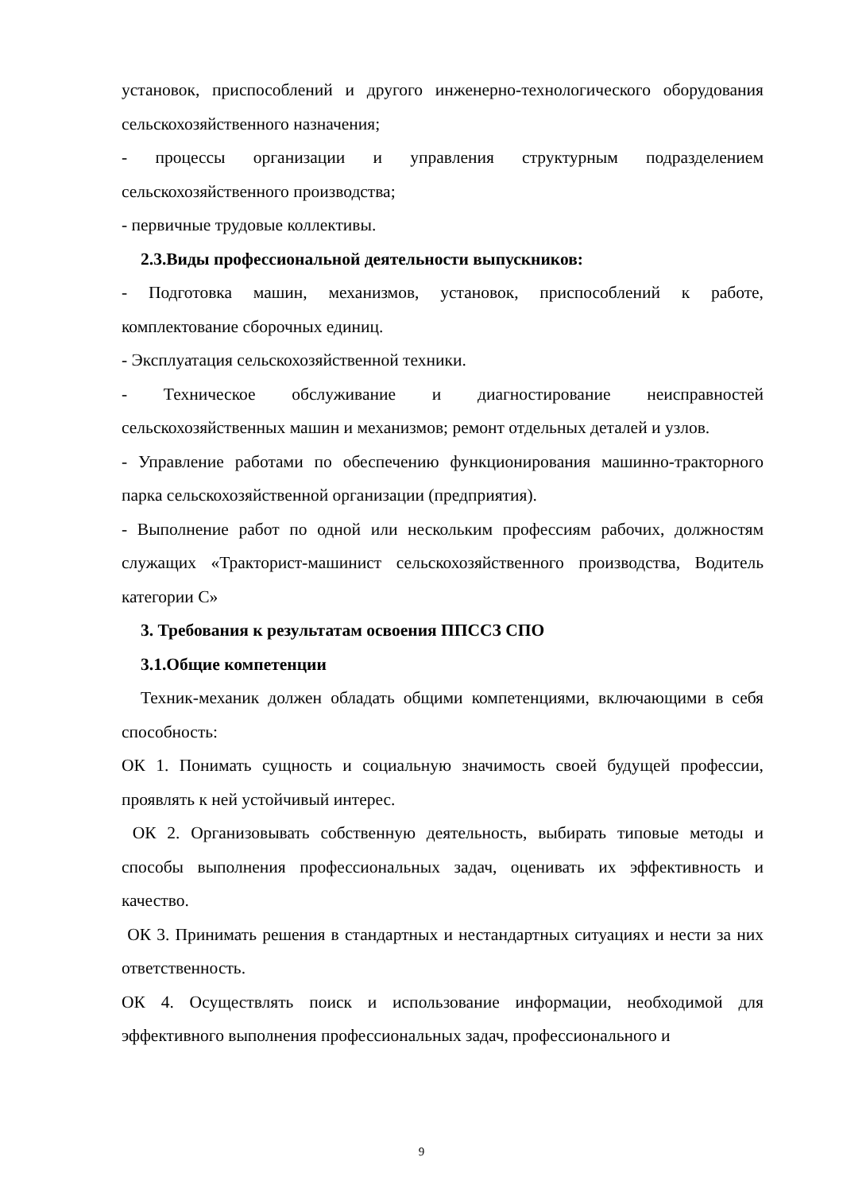установок, приспособлений и другого инженерно-технологического оборудования сельскохозяйственного назначения;
- процессы организации и управления структурным подразделением сельскохозяйственного производства;
- первичные трудовые коллективы.
2.3.Виды профессиональной деятельности выпускников:
- Подготовка машин, механизмов, установок, приспособлений к работе, комплектование сборочных единиц.
- Эксплуатация сельскохозяйственной техники.
- Техническое обслуживание и диагностирование неисправностей сельскохозяйственных машин и механизмов; ремонт отдельных деталей и узлов.
- Управление работами по обеспечению функционирования машинно-тракторного парка сельскохозяйственной организации (предприятия).
- Выполнение работ по одной или нескольким профессиям рабочих, должностям служащих «Тракторист-машинист сельскохозяйственного производства, Водитель категории С»
3. Требования к результатам освоения ППССЗ СПО
3.1.Общие компетенции
Техник-механик должен обладать общими компетенциями, включающими в себя способность:
ОК 1. Понимать сущность и социальную значимость своей будущей профессии, проявлять к ней устойчивый интерес.
ОК 2. Организовывать собственную деятельность, выбирать типовые методы и способы выполнения профессиональных задач, оценивать их эффективность и качество.
ОК 3. Принимать решения в стандартных и нестандартных ситуациях и нести за них ответственность.
ОК 4. Осуществлять поиск и использование информации, необходимой для эффективного выполнения профессиональных задач, профессионального и
9